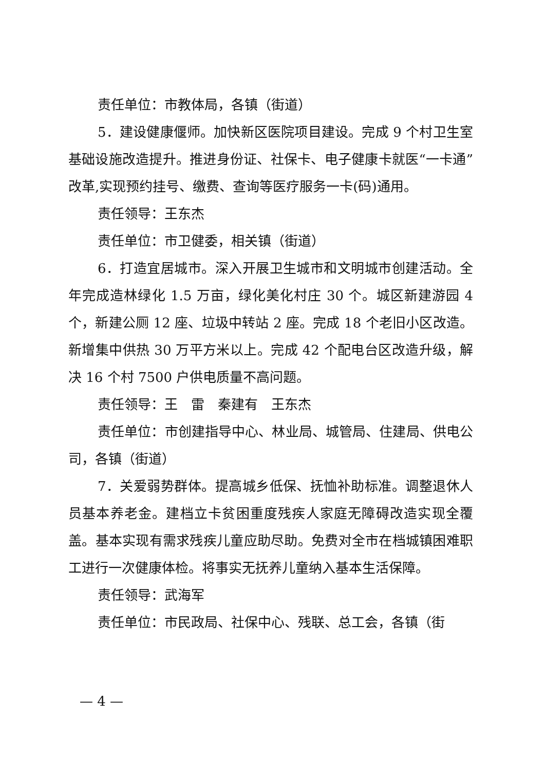责任单位：市教体局，各镇（街道）
5．建设健康偃师。加快新区医院项目建设。完成 9 个村卫生室基础设施改造提升。推进身份证、社保卡、电子健康卡就医“一卡通”改革,实现预约挂号、缴费、查询等医疗服务一卡(码)通用。
责任领导：王东杰
责任单位：市卫健委，相关镇（街道）
6．打造宜居城市。深入开展卫生城市和文明城市创建活动。全年完成造林绿化 1.5 万亩，绿化美化村庄 30 个。城区新建游园 4 个，新建公厕 12 座、垃圾中转站 2 座。完成 18 个老旧小区改造。新增集中供热 30 万平方米以上。完成 42 个配电台区改造升级，解决 16 个村 7500 户供电质量不高问题。
责任领导：王　雷　秦建有　王东杰
责任单位：市创建指导中心、林业局、城管局、住建局、供电公司，各镇（街道）
7．关爱弱势群体。提高城乡低保、抚恤补助标准。调整退休人员基本养老金。建档立卡贫困重度残疾人家庭无障碍改造实现全覆盖。基本实现有需求残疾儿童应助尽助。免费对全市在档城镇困难职工进行一次健康体检。将事实无抚养儿童纳入基本生活保障。
责任领导：武海军
责任单位：市民政局、社保中心、残联、总工会，各镇（街
— 4 —